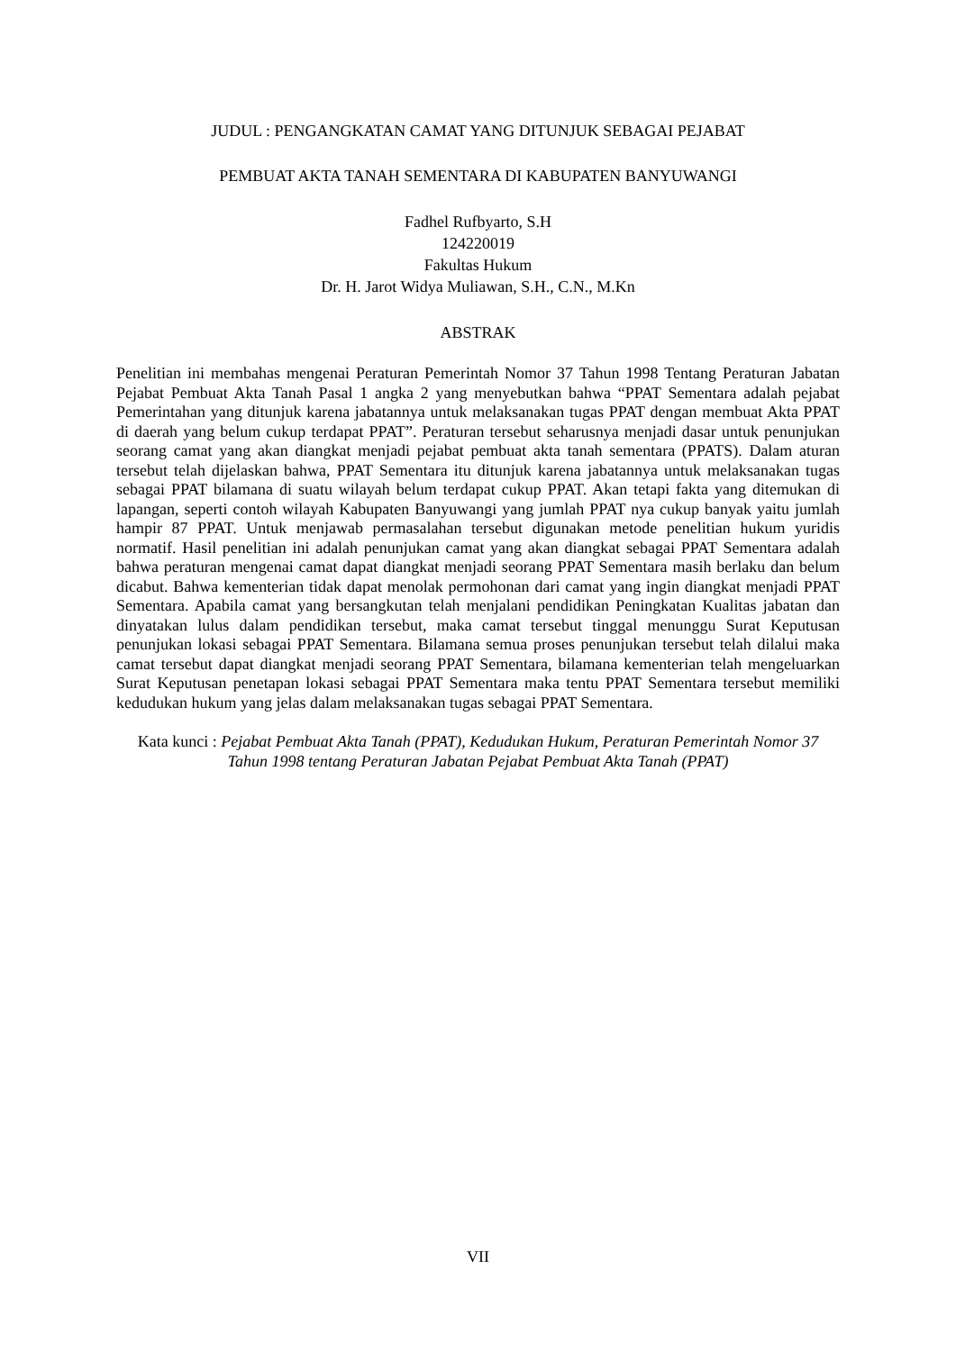JUDUL : PENGANGKATAN CAMAT YANG DITUNJUK SEBAGAI PEJABAT
PEMBUAT AKTA TANAH SEMENTARA DI KABUPATEN BANYUWANGI
Fadhel Rufbyarto, S.H
124220019
Fakultas Hukum
Dr. H. Jarot Widya Muliawan, S.H., C.N., M.Kn
ABSTRAK
Penelitian ini membahas mengenai Peraturan Pemerintah Nomor 37 Tahun 1998 Tentang Peraturan Jabatan Pejabat Pembuat Akta Tanah Pasal 1 angka 2 yang menyebutkan bahwa “PPAT Sementara adalah pejabat Pemerintahan yang ditunjuk karena jabatannya untuk melaksanakan tugas PPAT dengan membuat Akta PPAT di daerah yang belum cukup terdapat PPAT”. Peraturan tersebut seharusnya menjadi dasar untuk penunjukan seorang camat yang akan diangkat menjadi pejabat pembuat akta tanah sementara (PPATS). Dalam aturan tersebut telah dijelaskan bahwa, PPAT Sementara itu ditunjuk karena jabatannya untuk melaksanakan tugas sebagai PPAT bilamana di suatu wilayah belum terdapat cukup PPAT. Akan tetapi fakta yang ditemukan di lapangan, seperti contoh wilayah Kabupaten Banyuwangi yang jumlah PPAT nya cukup banyak yaitu jumlah hampir 87 PPAT. Untuk menjawab permasalahan tersebut digunakan metode penelitian hukum yuridis normatif. Hasil penelitian ini adalah penunjukan camat yang akan diangkat sebagai PPAT Sementara adalah bahwa peraturan mengenai camat dapat diangkat menjadi seorang PPAT Sementara masih berlaku dan belum dicabut. Bahwa kementerian tidak dapat menolak permohonan dari camat yang ingin diangkat menjadi PPAT Sementara. Apabila camat yang bersangkutan telah menjalani pendidikan Peningkatan Kualitas jabatan dan dinyatakan lulus dalam pendidikan tersebut, maka camat tersebut tinggal menunggu Surat Keputusan penunjukan lokasi sebagai PPAT Sementara. Bilamana semua proses penunjukan tersebut telah dilalui maka camat tersebut dapat diangkat menjadi seorang PPAT Sementara, bilamana kementerian telah mengeluarkan Surat Keputusan penetapan lokasi sebagai PPAT Sementara maka tentu PPAT Sementara tersebut memiliki kedudukan hukum yang jelas dalam melaksanakan tugas sebagai PPAT Sementara.
Kata kunci : Pejabat Pembuat Akta Tanah (PPAT), Kedudukan Hukum, Peraturan Pemerintah Nomor 37 Tahun 1998 tentang Peraturan Jabatan Pejabat Pembuat Akta Tanah (PPAT)
VII